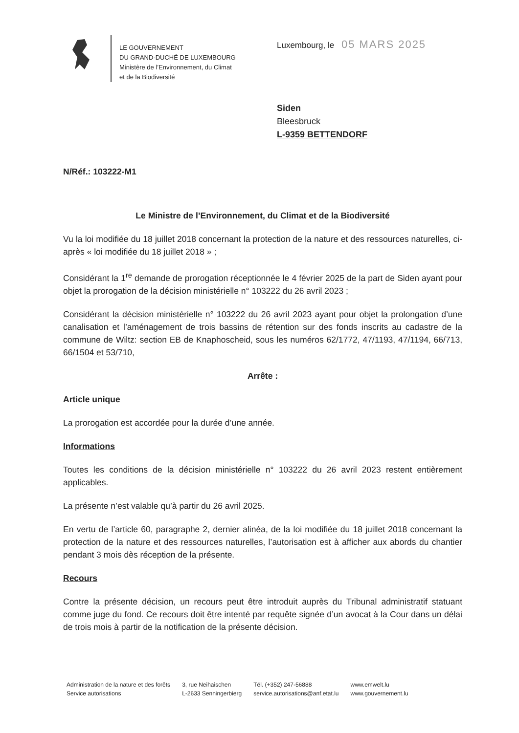LE GOUVERNEMENT
DU GRAND-DUCHÉ DE LUXEMBOURG
Ministère de l’Environnement, du Climat
et de la Biodiversité
Luxembourg, le 05 MARS 2025
Siden
Bleesbruck
L-9359 BETTENDORF
N/Réf.: 103222-M1
Le Ministre de l’Environnement, du Climat et de la Biodiversité
Vu la loi modifiée du 18 juillet 2018 concernant la protection de la nature et des ressources naturelles, ci-après « loi modifiée du 18 juillet 2018 » ;
Considérant la 1<sup>re</sup> demande de prorogation réceptionnée le 4 février 2025 de la part de Siden ayant pour objet la prorogation de la décision ministérielle n° 103222 du 26 avril 2023 ;
Considérant la décision ministérielle n° 103222 du 26 avril 2023 ayant pour objet la prolongation d’une canalisation et l’aménagement de trois bassins de rétention sur des fonds inscrits au cadastre de la commune de Wiltz: section EB de Knaphoscheid, sous les numéros 62/1772, 47/1193, 47/1194, 66/713, 66/1504 et 53/710,
Arrête :
Article unique
La prorogation est accordée pour la durée d’une année.
Informations
Toutes les conditions de la décision ministérielle n° 103222 du 26 avril 2023 restent entièrement applicables.
La présente n’est valable qu’à partir du 26 avril 2025.
En vertu de l’article 60, paragraphe 2, dernier alinéa, de la loi modifiée du 18 juillet 2018 concernant la protection de la nature et des ressources naturelles, l’autorisation est à afficher aux abords du chantier pendant 3 mois dès réception de la présente.
Recours
Contre la présente décision, un recours peut être introduit auprès du Tribunal administratif statuant comme juge du fond. Ce recours doit être intenté par requête signée d’un avocat à la Cour dans un délai de trois mois à partir de la notification de la présente décision.
Administration de la nature et des forêts
Service autorisations
3, rue Neihaischen
L-2633 Senningerbierg
Tél. (+352) 247-56888
service.autorisations@anf.etat.lu
www.emwelt.lu
www.gouvernement.lu